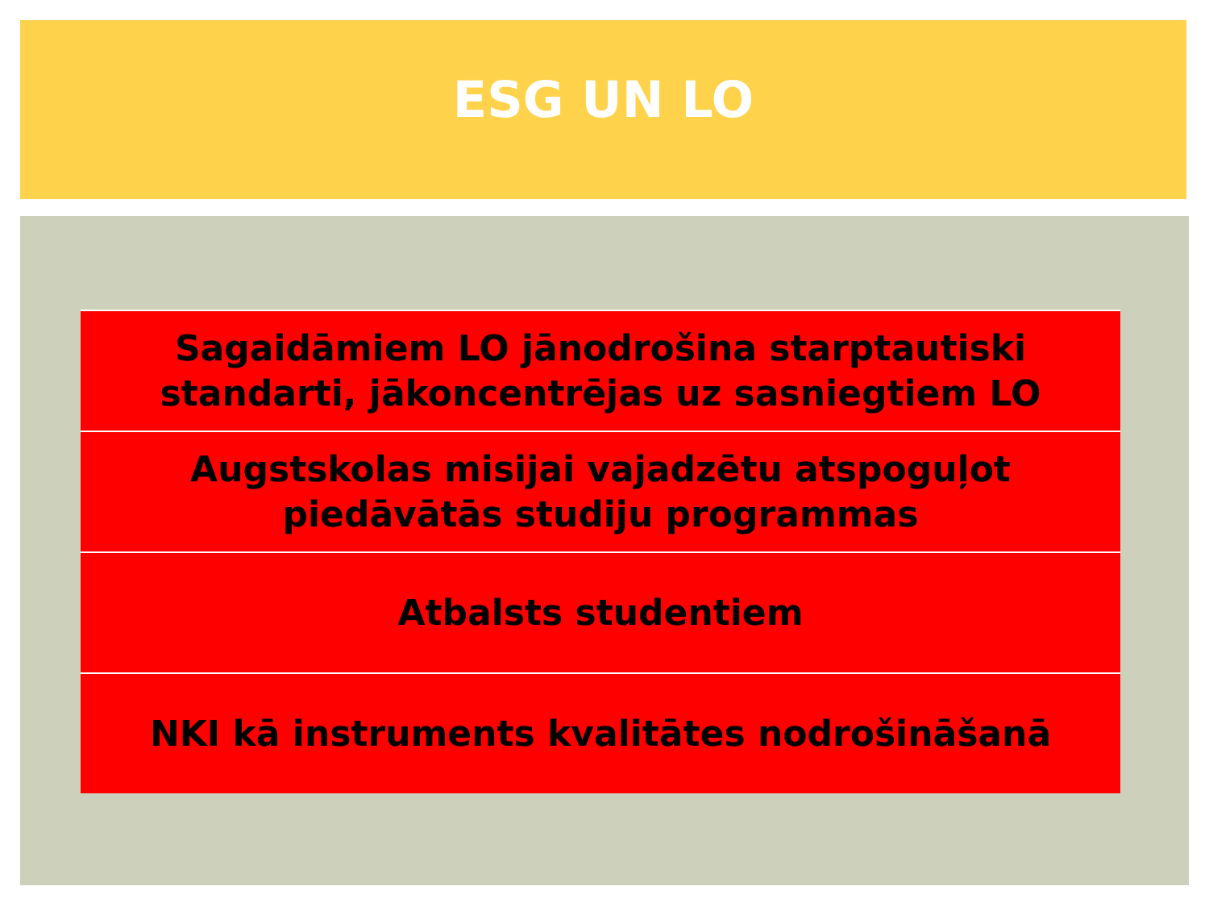ESG UN LO
Sagaidāmiem LO jānodrošina starptautiski
standarti, jākoncentrējas uz sasniegtiem LO
Augstskolas misijai vajadzētu atspoguļot
piedāvātās studiju programmas
Atbalsts studentiem
NKI kā instruments kvalitātes nodrošināšanā